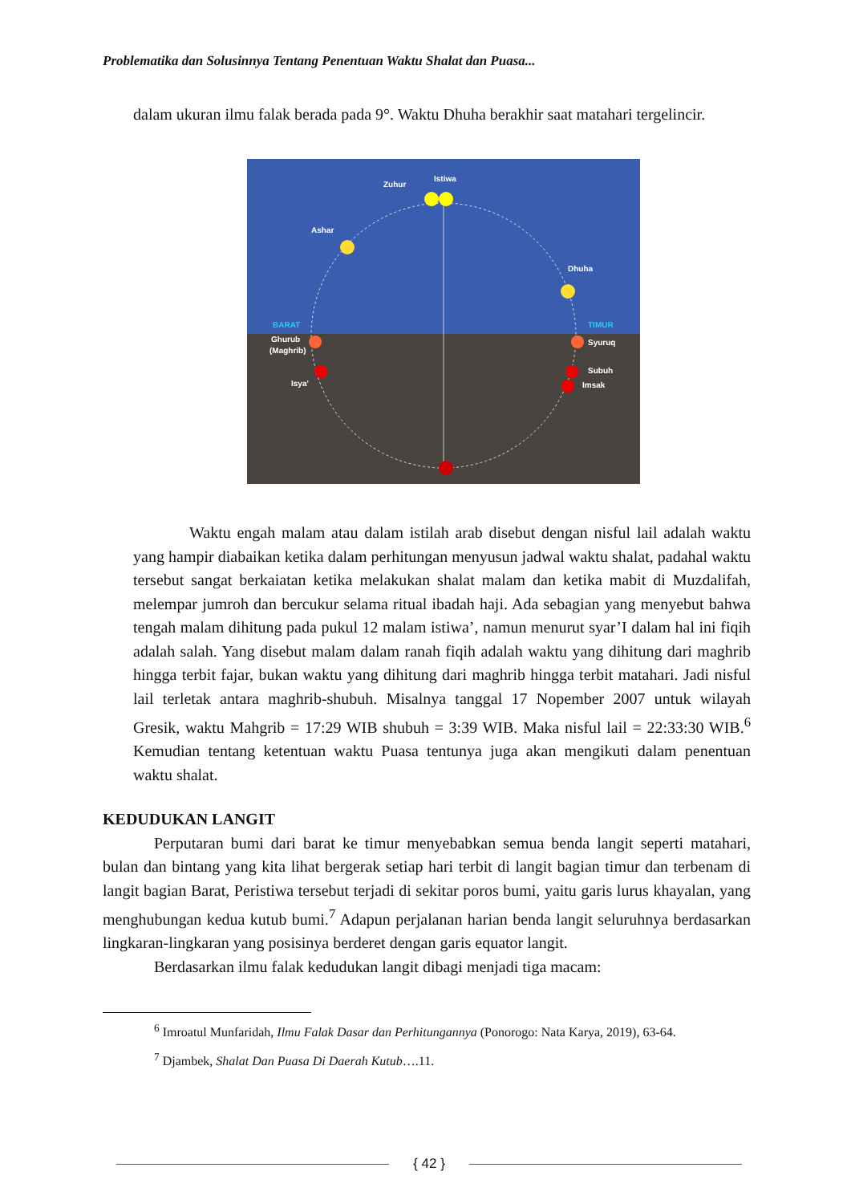Problematika dan Solusinnya Tentang Penentuan Waktu Shalat dan Puasa...
dalam ukuran ilmu falak berada pada 9°. Waktu Dhuha berakhir saat matahari tergelincir.
Zuhur
Istiwa
Ashar
Dhuha
Ghurub
(Maghrib)
Syuruq
Subuh
Imsak
Isya'
BARAT
TIMUR
Waktu engah malam atau dalam istilah arab disebut dengan nisful lail adalah waktu yang hampir diabaikan ketika dalam perhitungan menyusun jadwal waktu shalat, padahal waktu tersebut sangat berkaiatan ketika melakukan shalat malam dan ketika mabit di Muzdalifah, melempar jumroh dan bercukur selama ritual ibadah haji. Ada sebagian yang menyebut bahwa tengah malam dihitung pada pukul 12 malam istiwa’, namun menurut syar’I dalam hal ini fiqih adalah salah. Yang disebut malam dalam ranah fiqih adalah waktu yang dihitung dari maghrib hingga terbit fajar, bukan waktu yang dihitung dari maghrib hingga terbit matahari. Jadi nisful lail terletak antara maghrib-shubuh. Misalnya tanggal 17 Nopember 2007 untuk wilayah Gresik, waktu Mahgrib = 17:29 WIB shubuh = 3:39 WIB. Maka nisful lail = 22:33:30 WIB.<sup>6</sup> Kemudian tentang ketentuan waktu Puasa tentunya juga akan mengikuti dalam penentuan waktu shalat.
KEDUDUKAN LANGIT
Perputaran bumi dari barat ke timur menyebabkan semua benda langit seperti matahari, bulan dan bintang yang kita lihat bergerak setiap hari terbit di langit bagian timur dan terbenam di langit bagian Barat, Peristiwa tersebut terjadi di sekitar poros bumi, yaitu garis lurus khayalan, yang menghubungan kedua kutub bumi.<sup>7</sup> Adapun perjalanan harian benda langit seluruhnya berdasarkan lingkaran-lingkaran yang posisinya berderet dengan garis equator langit.
Berdasarkan ilmu falak kedudukan langit dibagi menjadi tiga macam:
<sup>6</sup> Imroatul Munfaridah, Ilmu Falak Dasar dan Perhitungannya (Ponorogo: Nata Karya, 2019), 63-64.
<sup>7</sup> Djambek, Shalat Dan Puasa Di Daerah Kutub….11.
{ 42 }